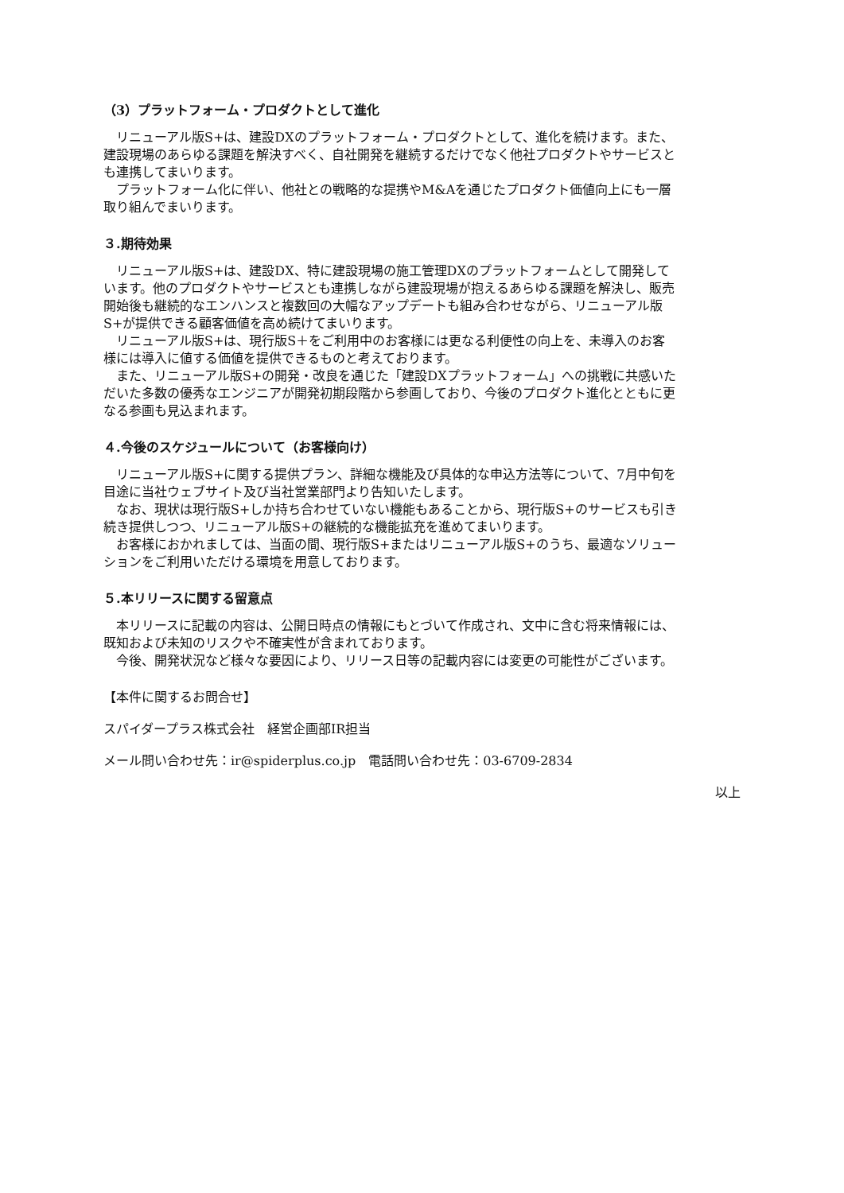（3）プラットフォーム・プロダクトとして進化
　リニューアル版S+は、建設DXのプラットフォーム・プロダクトとして、進化を続けます。また、建設現場のあらゆる課題を解決すべく、自社開発を継続するだけでなく他社プロダクトやサービスとも連携してまいります。
　プラットフォーム化に伴い、他社との戦略的な提携やM&Aを通じたプロダクト価値向上にも一層取り組んでまいります。
３.期待効果
　リニューアル版S+は、建設DX、特に建設現場の施工管理DXのプラットフォームとして開発しています。他のプロダクトやサービスとも連携しながら建設現場が抱えるあらゆる課題を解決し、販売開始後も継続的なエンハンスと複数回の大幅なアップデートも組み合わせながら、リニューアル版S+が提供できる顧客価値を高め続けてまいります。
　リニューアル版S+は、現行版S＋をご利用中のお客様には更なる利便性の向上を、未導入のお客様には導入に値する価値を提供できるものと考えております。
　また、リニューアル版S+の開発・改良を通じた「建設DXプラットフォーム」への挑戦に共感いただいた多数の優秀なエンジニアが開発初期段階から参画しており、今後のプロダクト進化とともに更なる参画も見込まれます。
４.今後のスケジュールについて（お客様向け）
　リニューアル版S+に関する提供プラン、詳細な機能及び具体的な申込方法等について、7月中旬を目途に当社ウェブサイト及び当社営業部門より告知いたします。
　なお、現状は現行版S+しか持ち合わせていない機能もあることから、現行版S+のサービスも引き続き提供しつつ、リニューアル版S+の継続的な機能拡充を進めてまいります。
　お客様におかれましては、当面の間、現行版S+またはリニューアル版S+のうち、最適なソリューションをご利用いただける環境を用意しております。
５.本リリースに関する留意点
　本リリースに記載の内容は、公開日時点の情報にもとづいて作成され、文中に含む将来情報には、既知および未知のリスクや不確実性が含まれております。
　今後、開発状況など様々な要因により、リリース日等の記載内容には変更の可能性がございます。
【本件に関するお問合せ】
スパイダープラス株式会社　経営企画部IR担当
メール問い合わせ先：ir@spiderplus.co.jp　電話問い合わせ先：03-6709-2834
以上